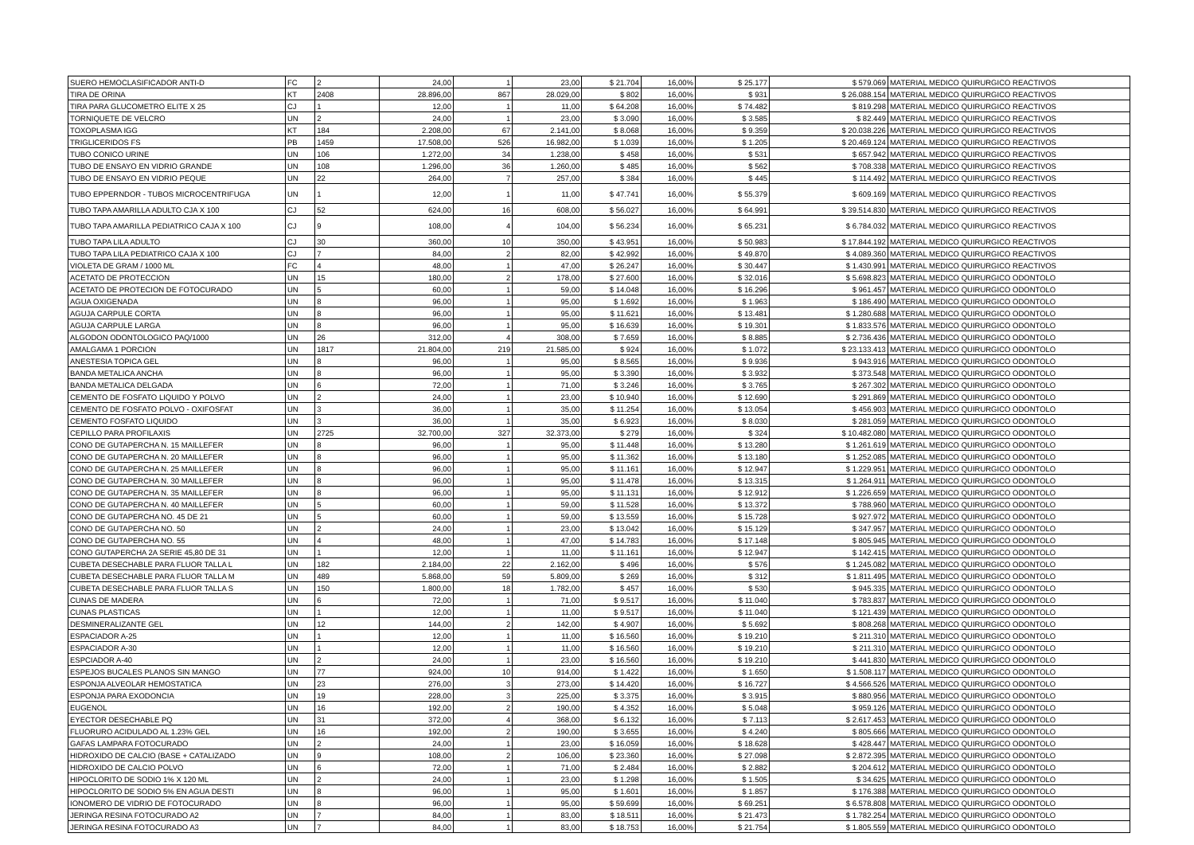| SUERO HEMOCLASIFICADOR ANTI-D | FC | 2 | 24,00 | 1 | 23,00 | $ 21.704 | 16,00% | $ 25.177 | $ 579.069 | MATERIAL MEDICO QUIRURGICO REACTIVOS |
| TIRA DE ORINA | KT | 2408 | 28.896,00 | 867 | 28.029,00 | $ 802 | 16,00% | $ 931 | $ 26.088.154 | MATERIAL MEDICO QUIRURGICO REACTIVOS |
| TIRA PARA GLUCOMETRO ELITE X 25 | CJ | 1 | 12,00 | 1 | 11,00 | $ 64.208 | 16,00% | $ 74.482 | $ 819.298 | MATERIAL MEDICO QUIRURGICO REACTIVOS |
| TORNIQUETE DE VELCRO | UN | 2 | 24,00 | 1 | 23,00 | $ 3.090 | 16,00% | $ 3.585 | $ 82.449 | MATERIAL MEDICO QUIRURGICO REACTIVOS |
| TOXOPLASMA IGG | KT | 184 | 2.208,00 | 67 | 2.141,00 | $ 8.068 | 16,00% | $ 9.359 | $ 20.038.226 | MATERIAL MEDICO QUIRURGICO REACTIVOS |
| TRIGLICERIDOS FS | PB | 1459 | 17.508,00 | 526 | 16.982,00 | $ 1.039 | 16,00% | $ 1.205 | $ 20.469.124 | MATERIAL MEDICO QUIRURGICO REACTIVOS |
| TUBO CONICO URINE | UN | 106 | 1.272,00 | 34 | 1.238,00 | $ 458 | 16,00% | $ 531 | $ 657.942 | MATERIAL MEDICO QUIRURGICO REACTIVOS |
| TUBO DE ENSAYO EN VIDRIO GRANDE | UN | 108 | 1.296,00 | 36 | 1.260,00 | $ 485 | 16,00% | $ 562 | $ 708.338 | MATERIAL MEDICO QUIRURGICO REACTIVOS |
| TUBO DE ENSAYO EN VIDRIO PEQUE | UN | 22 | 264,00 | 7 | 257,00 | $ 384 | 16,00% | $ 445 | $ 114.492 | MATERIAL MEDICO QUIRURGICO REACTIVOS |
| TUBO EPPERNDOR - TUBOS MICROCENTRIFUGA | UN | 1 | 12,00 | 1 | 11,00 | $ 47.741 | 16,00% | $ 55.379 | $ 609.169 | MATERIAL MEDICO QUIRURGICO REACTIVOS |
| TUBO TAPA AMARILLA ADULTO CJA X 100 | CJ | 52 | 624,00 | 16 | 608,00 | $ 56.027 | 16,00% | $ 64.991 | $ 39.514.830 | MATERIAL MEDICO QUIRURGICO REACTIVOS |
| TUBO TAPA AMARILLA PEDIATRICO CAJA X 100 | CJ | 9 | 108,00 | 4 | 104,00 | $ 56.234 | 16,00% | $ 65.231 | $ 6.784.032 | MATERIAL MEDICO QUIRURGICO REACTIVOS |
| TUBO TAPA LILA ADULTO | CJ | 30 | 360,00 | 10 | 350,00 | $ 43.951 | 16,00% | $ 50.983 | $ 17.844.192 | MATERIAL MEDICO QUIRURGICO REACTIVOS |
| TUBO TAPA LILA PEDIATRICO CAJA X 100 | CJ | 7 | 84,00 | 2 | 82,00 | $ 42.992 | 16,00% | $ 49.870 | $ 4.089.360 | MATERIAL MEDICO QUIRURGICO REACTIVOS |
| VIOLETA DE GRAM / 1000 ML | FC | 4 | 48,00 | 1 | 47,00 | $ 26.247 | 16,00% | $ 30.447 | $ 1.430.991 | MATERIAL MEDICO QUIRURGICO REACTIVOS |
| ACETATO DE PROTECCION | UN | 15 | 180,00 | 2 | 178,00 | $ 27.600 | 16,00% | $ 32.016 | $ 5.698.823 | MATERIAL MEDICO QUIRURGICO ODONTOLO |
| ACETATO DE PROTECION DE FOTOCURADO | UN | 5 | 60,00 | 1 | 59,00 | $ 14.048 | 16,00% | $ 16.296 | $ 961.457 | MATERIAL MEDICO QUIRURGICO ODONTOLO |
| AGUA OXIGENADA | UN | 8 | 96,00 | 1 | 95,00 | $ 1.692 | 16,00% | $ 1.963 | $ 186.490 | MATERIAL MEDICO QUIRURGICO ODONTOLO |
| AGUJA CARPULE CORTA | UN | 8 | 96,00 | 1 | 95,00 | $ 11.621 | 16,00% | $ 13.481 | $ 1.280.688 | MATERIAL MEDICO QUIRURGICO ODONTOLO |
| AGUJA CARPULE LARGA | UN | 8 | 96,00 | 1 | 95,00 | $ 16.639 | 16,00% | $ 19.301 | $ 1.833.576 | MATERIAL MEDICO QUIRURGICO ODONTOLO |
| ALGODON ODONTOLOGICO PAQ/1000 | UN | 26 | 312,00 | 4 | 308,00 | $ 7.659 | 16,00% | $ 8.885 | $ 2.736.436 | MATERIAL MEDICO QUIRURGICO ODONTOLO |
| AMALGAMA 1 PORCION | UN | 1817 | 21.804,00 | 219 | 21.585,00 | $ 924 | 16,00% | $ 1.072 | $ 23.133.413 | MATERIAL MEDICO QUIRURGICO ODONTOLO |
| ANESTESIA TOPICA GEL | UN | 8 | 96,00 | 1 | 95,00 | $ 8.565 | 16,00% | $ 9.936 | $ 943.916 | MATERIAL MEDICO QUIRURGICO ODONTOLO |
| BANDA METALICA ANCHA | UN | 8 | 96,00 | 1 | 95,00 | $ 3.390 | 16,00% | $ 3.932 | $ 373.548 | MATERIAL MEDICO QUIRURGICO ODONTOLO |
| BANDA METALICA DELGADA | UN | 6 | 72,00 | 1 | 71,00 | $ 3.246 | 16,00% | $ 3.765 | $ 267.302 | MATERIAL MEDICO QUIRURGICO ODONTOLO |
| CEMENTO DE FOSFATO LIQUIDO Y POLVO | UN | 2 | 24,00 | 1 | 23,00 | $ 10.940 | 16,00% | $ 12.690 | $ 291.869 | MATERIAL MEDICO QUIRURGICO ODONTOLO |
| CEMENTO DE FOSFATO POLVO - OXIFOSFAT | UN | 3 | 36,00 | 1 | 35,00 | $ 11.254 | 16,00% | $ 13.054 | $ 456.903 | MATERIAL MEDICO QUIRURGICO ODONTOLO |
| CEMENTO FOSFATO LIQUIDO | UN | 3 | 36,00 | 1 | 35,00 | $ 6.923 | 16,00% | $ 8.030 | $ 281.059 | MATERIAL MEDICO QUIRURGICO ODONTOLO |
| CEPILLO PARA PROFILAXIS | UN | 2725 | 32.700,00 | 327 | 32.373,00 | $ 279 | 16,00% | $ 324 | $ 10.482.080 | MATERIAL MEDICO QUIRURGICO ODONTOLO |
| CONO DE GUTAPERCHA N. 15 MAILLEFER | UN | 8 | 96,00 | 1 | 95,00 | $ 11.448 | 16,00% | $ 13.280 | $ 1.261.619 | MATERIAL MEDICO QUIRURGICO ODONTOLO |
| CONO DE GUTAPERCHA N. 20 MAILLEFER | UN | 8 | 96,00 | 1 | 95,00 | $ 11.362 | 16,00% | $ 13.180 | $ 1.252.085 | MATERIAL MEDICO QUIRURGICO ODONTOLO |
| CONO DE GUTAPERCHA N. 25 MAILLEFER | UN | 8 | 96,00 | 1 | 95,00 | $ 11.161 | 16,00% | $ 12.947 | $ 1.229.951 | MATERIAL MEDICO QUIRURGICO ODONTOLO |
| CONO DE GUTAPERCHA N. 30 MAILLEFER | UN | 8 | 96,00 | 1 | 95,00 | $ 11.478 | 16,00% | $ 13.315 | $ 1.264.911 | MATERIAL MEDICO QUIRURGICO ODONTOLO |
| CONO DE GUTAPERCHA N. 35 MAILLEFER | UN | 8 | 96,00 | 1 | 95,00 | $ 11.131 | 16,00% | $ 12.912 | $ 1.226.659 | MATERIAL MEDICO QUIRURGICO ODONTOLO |
| CONO DE GUTAPERCHA N. 40 MAILLEFER | UN | 5 | 60,00 | 1 | 59,00 | $ 11.528 | 16,00% | $ 13.372 | $ 788.960 | MATERIAL MEDICO QUIRURGICO ODONTOLO |
| CONO DE GUTAPERCHA NO. 45 DE 21 | UN | 5 | 60,00 | 1 | 59,00 | $ 13.559 | 16,00% | $ 15.728 | $ 927.972 | MATERIAL MEDICO QUIRURGICO ODONTOLO |
| CONO DE GUTAPERCHA NO. 50 | UN | 2 | 24,00 | 1 | 23,00 | $ 13.042 | 16,00% | $ 15.129 | $ 347.957 | MATERIAL MEDICO QUIRURGICO ODONTOLO |
| CONO DE GUTAPERCHA NO. 55 | UN | 4 | 48,00 | 1 | 47,00 | $ 14.783 | 16,00% | $ 17.148 | $ 805.945 | MATERIAL MEDICO QUIRURGICO ODONTOLO |
| CONO GUTAPERCHA 2A SERIE 45,80 DE 31 | UN | 1 | 12,00 | 1 | 11,00 | $ 11.161 | 16,00% | $ 12.947 | $ 142.415 | MATERIAL MEDICO QUIRURGICO ODONTOLO |
| CUBETA DESECHABLE PARA FLUOR TALLA L | UN | 182 | 2.184,00 | 22 | 2.162,00 | $ 496 | 16,00% | $ 576 | $ 1.245.082 | MATERIAL MEDICO QUIRURGICO ODONTOLO |
| CUBETA DESECHABLE PARA FLUOR TALLA M | UN | 489 | 5.868,00 | 59 | 5.809,00 | $ 269 | 16,00% | $ 312 | $ 1.811.495 | MATERIAL MEDICO QUIRURGICO ODONTOLO |
| CUBETA DESECHABLE PARA FLUOR TALLA S | UN | 150 | 1.800,00 | 18 | 1.782,00 | $ 457 | 16,00% | $ 530 | $ 945.335 | MATERIAL MEDICO QUIRURGICO ODONTOLO |
| CUNAS DE MADERA | UN | 6 | 72,00 | 1 | 71,00 | $ 9.517 | 16,00% | $ 11.040 | $ 783.837 | MATERIAL MEDICO QUIRURGICO ODONTOLO |
| CUNAS PLASTICAS | UN | 1 | 12,00 | 1 | 11,00 | $ 9.517 | 16,00% | $ 11.040 | $ 121.439 | MATERIAL MEDICO QUIRURGICO ODONTOLO |
| DESMINERALIZANTE GEL | UN | 12 | 144,00 | 2 | 142,00 | $ 4.907 | 16,00% | $ 5.692 | $ 808.268 | MATERIAL MEDICO QUIRURGICO ODONTOLO |
| ESPACIADOR A-25 | UN | 1 | 12,00 | 1 | 11,00 | $ 16.560 | 16,00% | $ 19.210 | $ 211.310 | MATERIAL MEDICO QUIRURGICO ODONTOLO |
| ESPACIADOR A-30 | UN | 1 | 12,00 | 1 | 11,00 | $ 16.560 | 16,00% | $ 19.210 | $ 211.310 | MATERIAL MEDICO QUIRURGICO ODONTOLO |
| ESPCIADOR A-40 | UN | 2 | 24,00 | 1 | 23,00 | $ 16.560 | 16,00% | $ 19.210 | $ 441.830 | MATERIAL MEDICO QUIRURGICO ODONTOLO |
| ESPEJOS BUCALES PLANOS SIN MANGO | UN | 77 | 924,00 | 10 | 914,00 | $ 1.422 | 16,00% | $ 1.650 | $ 1.508.117 | MATERIAL MEDICO QUIRURGICO ODONTOLO |
| ESPONJA ALVEOLAR HEMOSTATICA | UN | 23 | 276,00 | 3 | 273,00 | $ 14.420 | 16,00% | $ 16.727 | $ 4.566.526 | MATERIAL MEDICO QUIRURGICO ODONTOLO |
| ESPONJA PARA EXODONCIA | UN | 19 | 228,00 | 3 | 225,00 | $ 3.375 | 16,00% | $ 3.915 | $ 880.956 | MATERIAL MEDICO QUIRURGICO ODONTOLO |
| EUGENOL | UN | 16 | 192,00 | 2 | 190,00 | $ 4.352 | 16,00% | $ 5.048 | $ 959.126 | MATERIAL MEDICO QUIRURGICO ODONTOLO |
| EYECTOR DESECHABLE PQ | UN | 31 | 372,00 | 4 | 368,00 | $ 6.132 | 16,00% | $ 7.113 | $ 2.617.453 | MATERIAL MEDICO QUIRURGICO ODONTOLO |
| FLUORURO ACIDULADO AL 1.23% GEL | UN | 16 | 192,00 | 2 | 190,00 | $ 3.655 | 16,00% | $ 4.240 | $ 805.666 | MATERIAL MEDICO QUIRURGICO ODONTOLO |
| GAFAS LAMPARA FOTOCURADO | UN | 2 | 24,00 | 1 | 23,00 | $ 16.059 | 16,00% | $ 18.628 | $ 428.447 | MATERIAL MEDICO QUIRURGICO ODONTOLO |
| HIDROXIDO DE CALCIO (BASE + CATALIZADO | UN | 9 | 108,00 | 2 | 106,00 | $ 23.360 | 16,00% | $ 27.098 | $ 2.872.395 | MATERIAL MEDICO QUIRURGICO ODONTOLO |
| HIDROXIDO DE CALCIO POLVO | UN | 6 | 72,00 | 1 | 71,00 | $ 2.484 | 16,00% | $ 2.882 | $ 204.612 | MATERIAL MEDICO QUIRURGICO ODONTOLO |
| HIPOCLORITO DE SODIO 1% X 120 ML | UN | 2 | 24,00 | 1 | 23,00 | $ 1.298 | 16,00% | $ 1.505 | $ 34.625 | MATERIAL MEDICO QUIRURGICO ODONTOLO |
| HIPOCLORITO DE SODIO 5% EN AGUA DESTI | UN | 8 | 96,00 | 1 | 95,00 | $ 1.601 | 16,00% | $ 1.857 | $ 176.388 | MATERIAL MEDICO QUIRURGICO ODONTOLO |
| IONOMERO DE VIDRIO DE FOTOCURADO | UN | 8 | 96,00 | 1 | 95,00 | $ 59.699 | 16,00% | $ 69.251 | $ 6.578.808 | MATERIAL MEDICO QUIRURGICO ODONTOLO |
| JERINGA RESINA FOTOCURADO A2 | UN | 7 | 84,00 | 1 | 83,00 | $ 18.511 | 16,00% | $ 21.473 | $ 1.782.254 | MATERIAL MEDICO QUIRURGICO ODONTOLO |
| JERINGA RESINA FOTOCURADO A3 | UN | 7 | 84,00 | 1 | 83,00 | $ 18.753 | 16,00% | $ 21.754 | $ 1.805.559 | MATERIAL MEDICO QUIRURGICO ODONTOLO |